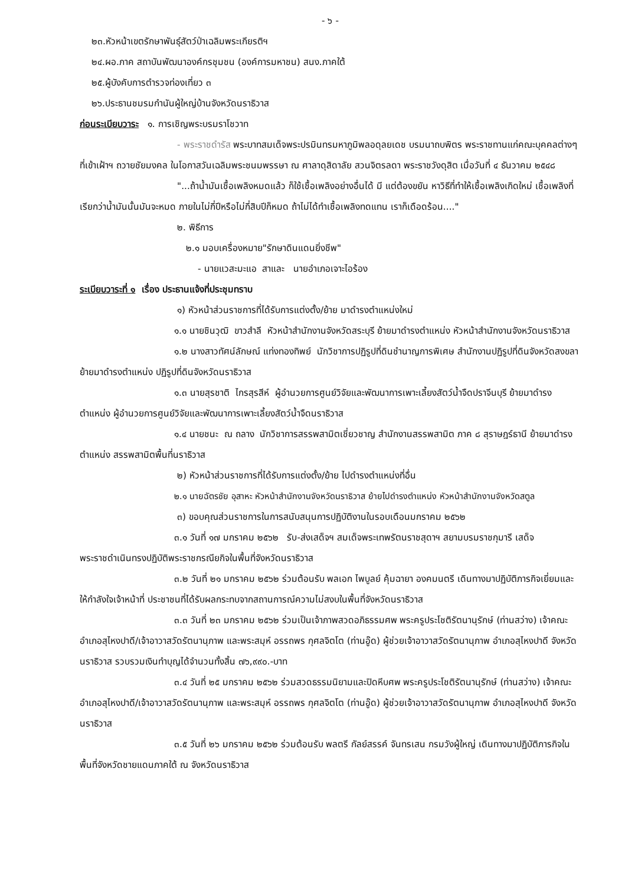- ๖ -
๒๓.หัวหน้าเขตรักษาพันธุ์สัตว์ป่าเฉลิมพระเกียรติฯ
๒๔.ผอ.ภาค สถาบันพัฒนาองค์กรชุมชน (องค์การมหาชน) สนง.ภาคใต้
๒๕.ผู้บังคับการตำรวจท่องเที่ยว ๓
๒๖.ประธานชมรมกำนันผู้ใหญ่บ้านจังหวัดนราธิวาส
ก่อนระเบียบวาระ ๑. การเชิญพระบรมราโชวาท
- พระราชดำรัส พระบาทสมเด็จพระปรมินทรมหาภูมิพลอดุลยเดช บรมนาถบพิตร พระราชทานแก่คณะบุคคลต่างๆ ที่เข้าเฝ้าฯ ถวายชัยมงคล ในโอกาสวันเฉลิมพระชนมพรรษา ณ ศาลาดุสิดาลัย สวนจิตรลดา พระราชวังดุสิต เมื่อวันที่ ๔ ธันวาคม ๒๕๔๘
"...ถ้าน้ำมันเชื้อเพลิงหมดแล้ว ก็ใช้เชื้อเพลิงอย่างอื่นได้ มี แต่ต้องขยัน หาวิธีที่ทำให้เชื้อเพลิงเกิดใหม่ เชื้อเพลิงที่เรียกว่าน้ำมันนั้นมันจะหมด ภายในไม่กี่ปีหรือไม่กี่สิบปีก็หมด ถ้าไม่ได้ทำเชื้อเพลิงทดแทน เราก็เดือดร้อน...."
๒. พิธีการ
๒.๑ มอบเครื่องหมาย"รักษาดินแดนยิ่งชีพ"
- นายแวสะมะแอ สาและ นายอำเภอเจาะไอร้อง
ระเบียบวาระที่ ๑ เรื่อง ประธานแจ้งที่ประชุมทราบ
๑) หัวหน้าส่วนราชการที่ได้รับการแต่งตั้ง/ย้าย มาดำรงตำแหน่งใหม่
๑.๑ นายชินวุฒิ ขาวสำลี หัวหน้าสำนักงานจังหวัดสระบุรี ย้ายมาดำรงตำแหน่ง หัวหน้าสำนักงานจังหวัดนราธิวาส
๑.๒ นางสาวทัศน์ลักษณ์ แท่งทองทิพย์ นักวิชาการปฏิรูปที่ดินชำนาญการพิเศษ สำนักงานปฏิรูปที่ดินจังหวัดสงขลา ย้ายมาดำรงตำแหน่ง ปฏิรูปที่ดินจังหวัดนราธิวาส
๑.๓ นายสุรชาติ ไกรสุรสีห์ ผู้อำนวยการศูนย์วิจัยและพัฒนาการเพาะเลี้ยงสัตว์น้ำจืดปราจีนบุรี ย้ายมาดำรงตำแหน่ง ผู้อำนวยการศูนย์วิจัยและพัฒนาการเพาะเลี้ยงสัตว์น้ำจืดนราธิวาส
๑.๔ นายชนะ ณ ถลาง นักวิชาการสรรพสามิตเชี่ยวชาญ สำนักงานสรรพสามิต ภาค ๘ สุราษฎร์ธานี ย้ายมาดำรงตำแหน่ง สรรพสามิตพื้นที่นราธิวาส
๒) หัวหน้าส่วนราชการที่ได้รับการแต่งตั้ง/ย้าย ไปดำรงตำแหน่งที่อื่น
๒.๑ นายฉัตรชัย อุสาหะ หัวหน้าสำนักงานจังหวัดนราธิวาส ย้ายไปดำรงตำแหน่ง หัวหน้าสำนักงานจังหวัดสตูล
๓) ขอบคุณส่วนราชการในการสนับสนุนการปฏิบัติงานในรอบเดือนมกราคม ๒๕๖๒
๓.๑ วันที่ ๑๗ มกราคม ๒๕๖๒ รับ-ส่งเสด็จฯ สมเด็จพระเทพรัตนราชสุดาฯ สยามบรมราชกุมารี เสด็จพระราชดำเนินทรงปฏิบัติพระราชกรณียกิจในพื้นที่จังหวัดนราธิวาส
๓.๒ วันที่ ๒๑ มกราคม ๒๕๖๒ ร่วมต้อนรับ พลเอก ไพบูลย์ คุ้มฉายา องคมนตรี เดินทางมาปฏิบัติภารกิจเยี่ยมและให้กำลังใจเจ้าหน้าที่ ประชาชนที่ได้รับผลกระทบจากสถานการณ์ความไม่สงบในพื้นที่จังหวัดนราธิวาส
๓.๓ วันที่ ๒๓ มกราคม ๒๕๖๒ ร่วมเป็นเจ้าภาพสวดอภิธรรมศพ พระครูประโชติรัตนานุรักษ์ (ท่านสว่าง) เจ้าคณะอำเภอสุไหงปาดี/เจ้าอาวาสวัดรัตนานุภาพ และพระสมุห์ อรรถพร กุศลจิตโต (ท่านอู๊ด) ผู้ช่วยเจ้าอาวาสวัดรัตนานุภาพ อำเภอสุไหงปาดี จังหวัดนราธิวาส รวบรวมเงินทำบุญได้จำนวนทั้งสิ้น ๗๖,๙๙๐.-บาท
๓.๔ วันที่ ๒๕ มกราคม ๒๕๖๒ ร่วมสวดธรรมนิยามและปิดหีบศพ พระครูประโชติรัตนานุรักษ์ (ท่านสว่าง) เจ้าคณะอำเภอสุไหงปาดี/เจ้าอาวาสวัดรัตนานุภาพ และพระสมุห์ อรรถพร กุศลจิตโต (ท่านอู๊ด) ผู้ช่วยเจ้าอาวาสวัดรัตนานุภาพ อำเภอสุไหงปาดี จังหวัดนราธิวาส
๓.๕ วันที่ ๒๖ มกราคม ๒๕๖๒ ร่วมต้อนรับ พลตรี กัลย์สรรค์ จันทรเสน กรมวังผู้ใหญ่ เดินทางมาปฏิบัติภารกิจในพื้นที่จังหวัดชายแดนภาคใต้ ณ จังหวัดนราธิวาส